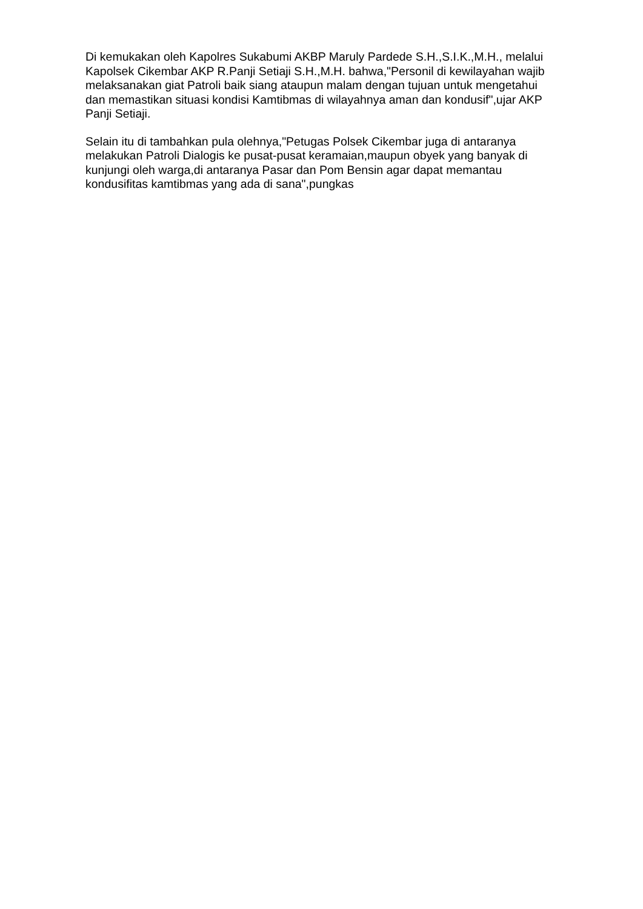Di kemukakan oleh Kapolres Sukabumi AKBP Maruly Pardede S.H.,S.I.K.,M.H., melalui Kapolsek Cikembar AKP R.Panji Setiaji S.H.,M.H. bahwa,"Personil di kewilayahan wajib melaksanakan giat Patroli baik siang ataupun malam dengan tujuan untuk mengetahui dan memastikan situasi kondisi Kamtibmas di wilayahnya aman dan kondusif",ujar AKP Panji Setiaji.
Selain itu di tambahkan pula olehnya,"Petugas Polsek Cikembar juga di antaranya melakukan Patroli Dialogis ke pusat-pusat keramaian,maupun obyek yang banyak di kunjungi oleh warga,di antaranya Pasar dan Pom Bensin agar dapat memantau kondusifitas kamtibmas yang ada di sana",pungkas